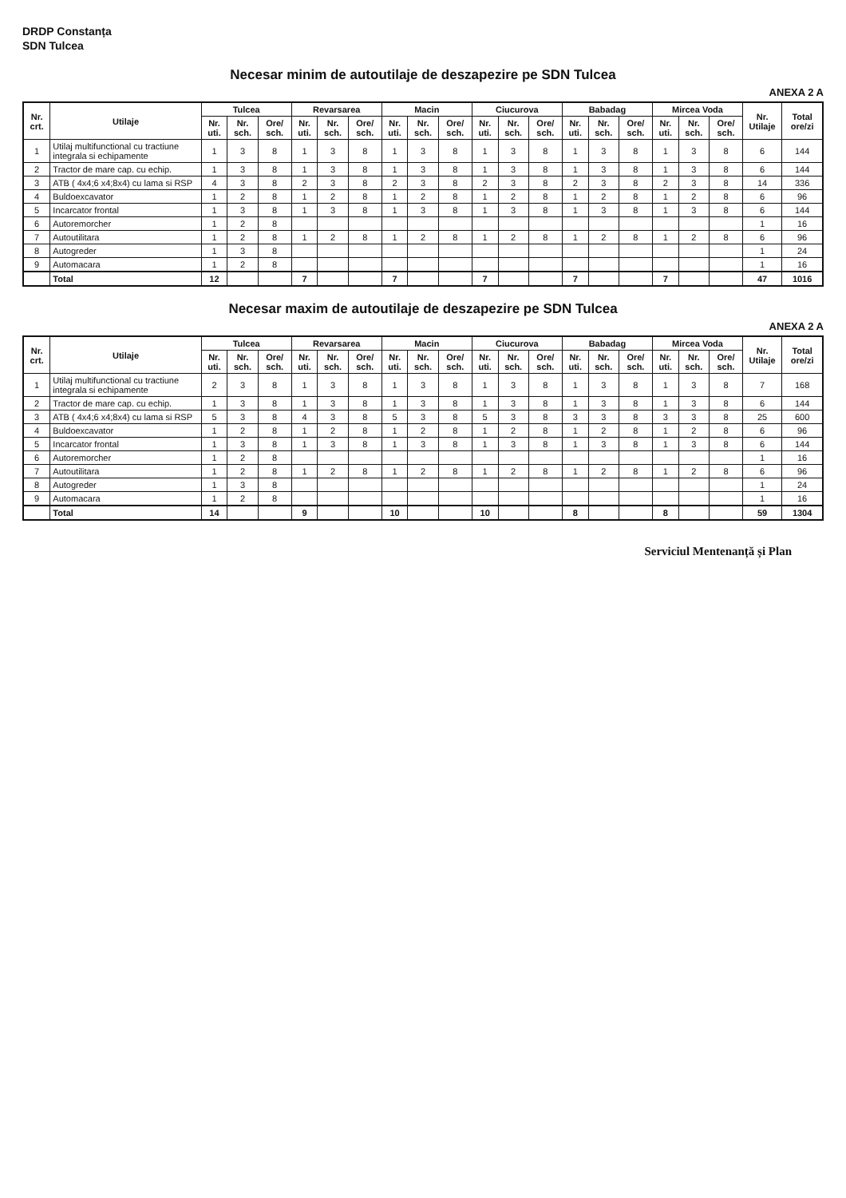DRDP Constanța
SDN Tulcea
Necesar minim de autoutilaje de deszapezire pe SDN Tulcea
ANEXA 2 A
| Nr. crt. | Utilaje | Tulcea | | | Revarsarea | | | Macin | | | Ciucurova | | | Babadag | | | Mircea Voda | | | Nr. Utilaje | Total ore/zi |
| --- | --- | --- | --- | --- | --- | --- | --- | --- | --- | --- | --- | --- | --- | --- | --- | --- | --- | --- | --- | --- | --- |
| | | Nr. uti. | Nr. sch. | Ore/ sch. | Nr. uti. | Nr. sch. | Ore/ sch. | Nr. uti. | Nr. sch. | Ore/ sch. | Nr. uti. | Nr. sch. | Ore/ sch. | Nr. uti. | Nr. sch. | Ore/ sch. | Nr. uti. | Nr. sch. | Ore/ sch. | | |
| 1 | Utilaj multifunctional cu tractiune integrala si echipamente | 1 | 3 | 8 | 1 | 3 | 8 | 1 | 3 | 8 | 1 | 3 | 8 | 1 | 3 | 8 | 1 | 3 | 8 | 6 | 144 |
| 2 | Tractor de mare cap. cu echip. | 1 | 3 | 8 | 1 | 3 | 8 | 1 | 3 | 8 | 1 | 3 | 8 | 1 | 3 | 8 | 1 | 3 | 8 | 6 | 144 |
| 3 | ATB ( 4x4;6 x4;8x4) cu lama si RSP | 4 | 3 | 8 | 2 | 3 | 8 | 2 | 3 | 8 | 2 | 3 | 8 | 2 | 3 | 8 | 2 | 3 | 8 | 14 | 336 |
| 4 | Buldoexcavator | 1 | 2 | 8 | 1 | 2 | 8 | 1 | 2 | 8 | 1 | 2 | 8 | 1 | 2 | 8 | 1 | 2 | 8 | 6 | 96 |
| 5 | Incarcator frontal | 1 | 3 | 8 | 1 | 3 | 8 | 1 | 3 | 8 | 1 | 3 | 8 | 1 | 3 | 8 | 1 | 3 | 8 | 6 | 144 |
| 6 | Autoremorcher | 1 | 2 | 8 | | | | | | | | | | | | | | | | 1 | 16 |
| 7 | Autoutilitara | 1 | 2 | 8 | 1 | 2 | 8 | 1 | 2 | 8 | 1 | 2 | 8 | 1 | 2 | 8 | 1 | 2 | 8 | 6 | 96 |
| 8 | Autogreder | 1 | 3 | 8 | | | | | | | | | | | | | | | | 1 | 24 |
| 9 | Automacara | 1 | 2 | 8 | | | | | | | | | | | | | | | | 1 | 16 |
| | Total | 12 | | | 7 | | | 7 | | | 7 | | | 7 | | | 7 | | | 47 | 1016 |
Necesar maxim de autoutilaje de deszapezire pe SDN Tulcea
ANEXA 2 A
| Nr. crt. | Utilaje | Tulcea | | | Revarsarea | | | Macin | | | Ciucurova | | | Babadag | | | Mircea Voda | | | Nr. Utilaje | Total ore/zi |
| --- | --- | --- | --- | --- | --- | --- | --- | --- | --- | --- | --- | --- | --- | --- | --- | --- | --- | --- | --- | --- | --- |
| | | Nr. uti. | Nr. sch. | Ore/ sch. | Nr. uti. | Nr. sch. | Ore/ sch. | Nr. uti. | Nr. sch. | Ore/ sch. | Nr. uti. | Nr. sch. | Ore/ sch. | Nr. uti. | Nr. sch. | Ore/ sch. | Nr. uti. | Nr. sch. | Ore/ sch. | | |
| 1 | Utilaj multifunctional cu tractiune integrala si echipamente | 2 | 3 | 8 | 1 | 3 | 8 | 1 | 3 | 8 | 1 | 3 | 8 | 1 | 3 | 8 | 1 | 3 | 8 | 7 | 168 |
| 2 | Tractor de mare cap. cu echip. | 1 | 3 | 8 | 1 | 3 | 8 | 1 | 3 | 8 | 1 | 3 | 8 | 1 | 3 | 8 | 1 | 3 | 8 | 6 | 144 |
| 3 | ATB ( 4x4;6 x4;8x4) cu lama si RSP | 5 | 3 | 8 | 4 | 3 | 8 | 5 | 3 | 8 | 5 | 3 | 8 | 3 | 3 | 8 | 3 | 3 | 8 | 25 | 600 |
| 4 | Buldoexcavator | 1 | 2 | 8 | 1 | 2 | 8 | 1 | 2 | 8 | 1 | 2 | 8 | 1 | 2 | 8 | 1 | 2 | 8 | 6 | 96 |
| 5 | Incarcator frontal | 1 | 3 | 8 | 1 | 3 | 8 | 1 | 3 | 8 | 1 | 3 | 8 | 1 | 3 | 8 | 1 | 3 | 8 | 6 | 144 |
| 6 | Autoremorcher | 1 | 2 | 8 | | | | | | | | | | | | | | | | 1 | 16 |
| 7 | Autoutilitara | 1 | 2 | 8 | 1 | 2 | 8 | 1 | 2 | 8 | 1 | 2 | 8 | 1 | 2 | 8 | 1 | 2 | 8 | 6 | 96 |
| 8 | Autogreder | 1 | 3 | 8 | | | | | | | | | | | | | | | | 1 | 24 |
| 9 | Automacara | 1 | 2 | 8 | | | | | | | | | | | | | | | | 1 | 16 |
| | Total | 14 | | | 9 | | | 10 | | | 10 | | | 8 | | | 8 | | | 59 | 1304 |
Serviciul Mentenanță și Plan